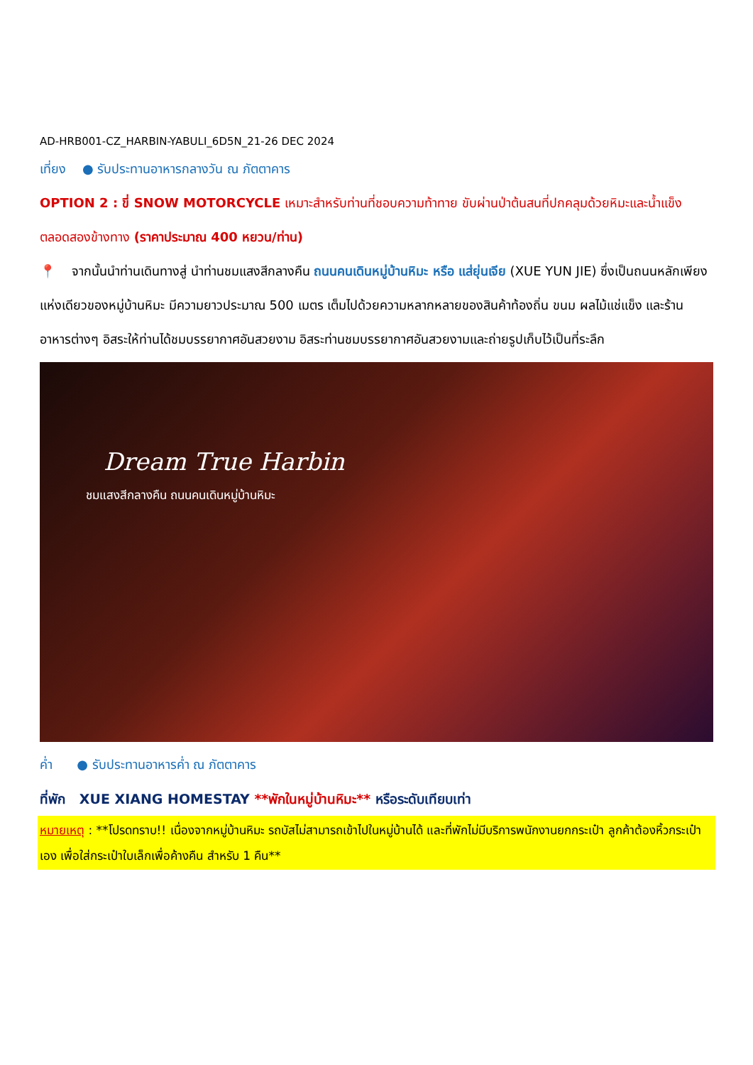AD-HRB001-CZ_HARBIN-YABULI_6D5N_21-26 DEC 2024
เที่ยง ● รับประทานอาหารกลางวัน ณ ภัตตาคาร
OPTION 2 : ขี่ SNOW MOTORCYCLE เหมาะสำหรับท่านที่ชอบความท้าทาย ขับผ่านป่าต้นสนที่ปกคลุมด้วยหิมะและน้ำแข็ง ตลอดสองข้างทาง (ราคาประมาณ 400 หยวน/ท่าน)
📍 จากนั้นนำท่านเดินทางสู่ นำท่านชมแสงสีกลางคืน ถนนคนเดินหมู่บ้านหิมะ หรือ แส่ยุ่นเจีย (XUE YUN JIE) ซึ่งเป็นถนนหลักเพียงแห่งเดียวของหมู่บ้านหิมะ มีความยาวประมาณ 500 เมตร เต็มไปด้วยความหลากหลายของสินค้าท้องถิ่น ขนม ผลไม้แช่แข็ง และร้านอาหารต่างๆ อิสระให้ท่านได้ชมบรรยากาศอันสวยงาม อิสระท่านชมบรรยากาศอันสวยงามและถ่ายรูปเก็บไว้เป็นที่ระลึก
Dream True Harbin
ชมแสงสีกลางคืน ถนนคนเดินหมู่บ้านหิมะ
ค่ำ ● รับประทานอาหารค่ำ ณ ภัตตาคาร
ที่พัก XUE XIANG HOMESTAY **พักในหมู่บ้านหิมะ** หรือระดับเทียบเท่า
หมายเหตุ : **โปรดทราบ!! เนื่องจากหมู่บ้านหิมะ รถบัสไม่สามารถเข้าไปในหมู่บ้านได้ และที่พักไม่มีบริการพนักงานยกกระเป๋า ลูกค้าต้องหิ้วกระเป๋าเอง เพื่อใส่กระเป๋าใบเล็กเพื่อค้างคืน สำหรับ 1 คืน**